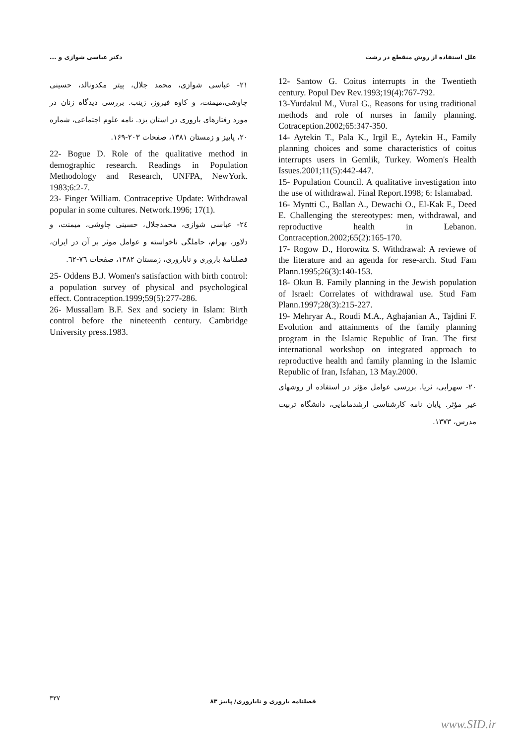علل استفاده از روش منقطع در رشت دکتر عباسی شوازی و ...
12- Santow G. Coitus interrupts in the Twentieth century. Popul Dev Rev.1993;19(4):767-792.
13-Yurdakul M., Vural G., Reasons for using traditional methods and role of nurses in family planning. Cotraception.2002;65:347-350.
14- Aytekin T., Pala K., Irgil E., Aytekin H., Family planning choices and some characteristics of coitus interrupts users in Gemlik, Turkey. Women's Health Issues.2001;11(5):442-447.
15- Population Council. A qualitative investigation into the use of withdrawal. Final Report.1998; 6: Islamabad.
16- Myntti C., Ballan A., Dewachi O., El-Kak F., Deed E. Challenging the stereotypes: men, withdrawal, and reproductive health in Lebanon. Contraception.2002;65(2):165-170.
17- Rogow D., Horowitz S. Withdrawal: A reviewe of the literature and an agenda for rese-arch. Stud Fam Plann.1995;26(3):140-153.
18- Okun B. Family planning in the Jewish population of Israel: Correlates of withdrawal use. Stud Fam Plann.1997;28(3):215-227.
19- Mehryar A., Roudi M.A., Aghajanian A., Tajdini F. Evolution and attainments of the family planning program in the Islamic Republic of Iran. The first international workshop on integrated approach to reproductive health and family planning in the Islamic Republic of Iran, Isfahan, 13 May.2000.
۲۰- سهرابی، ثریا. بررسی عوامل مؤثر در استفاده از روشهای غیر مؤثر. پایان نامه کارشناسی ارشدمامایی، دانشگاه تربیت مدرس، ۱۳۷۳.
۲۱- عباسی شوازی، محمد جلال، پیتر مکدونالد، حسینی چاوشی،میمنت، و کاوه فیروز، زینب. بررسی دیدگاه زنان در مورد رفتارهای باروری در استان یزد. نامه علوم اجتماعی، شماره ۲۰، پاییز و زمستان ۱۳۸۱، صفحات ۲۰۳-۱۶۹.
22- Bogue D. Role of the qualitative method in demographic research. Readings in Population Methodology and Research, UNFPA, NewYork. 1983;6:2-7.
23- Finger William. Contraceptive Update: Withdrawal popular in some cultures. Network.1996; 17(1).
۲٤- عباسی شوازی، محمدجلال، حسینی چاوشی، میمنت، و دلاور، بهرام، حاملگی ناخواسته و عوامل موثر بر آن در ایران، فصلنامهٔ باروری و ناباروری، زمستان ۱۳۸۲، صفحات ٧٦-٦٢.
25- Oddens B.J. Women's satisfaction with birth control: a population survey of physical and psychological effect. Contraception.1999;59(5):277-286.
26- Mussallam B.F. Sex and society in Islam: Birth control before the nineteenth century. Cambridge University press.1983.
۳۳۷
فصلنامه باروری و ناباروری/ پاییز ۸۳
www.SID.ir